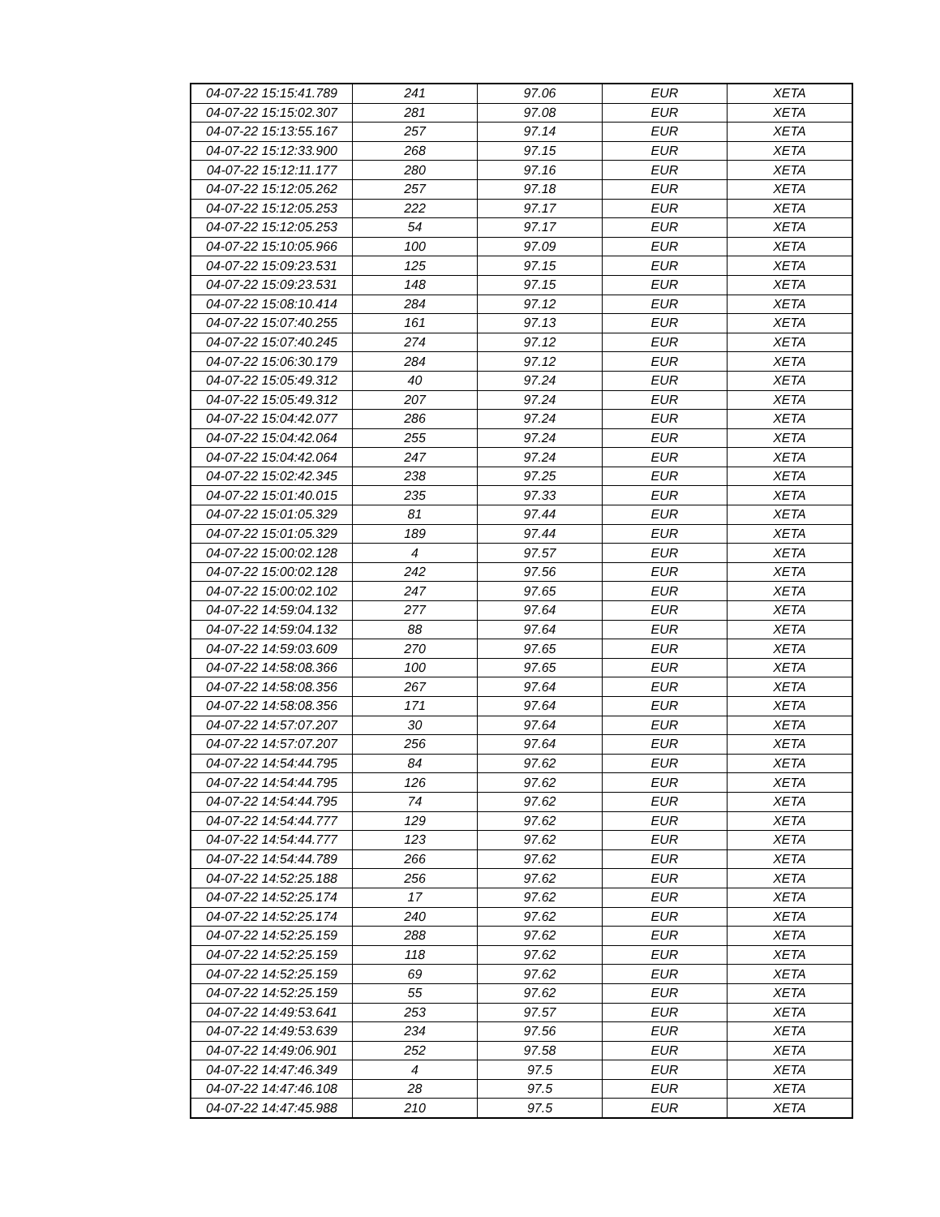| 04-07-22 15:15:41.789 | 241 | 97.06 | EUR | XETA |
| 04-07-22 15:15:02.307 | 281 | 97.08 | EUR | XETA |
| 04-07-22 15:13:55.167 | 257 | 97.14 | EUR | XETA |
| 04-07-22 15:12:33.900 | 268 | 97.15 | EUR | XETA |
| 04-07-22 15:12:11.177 | 280 | 97.16 | EUR | XETA |
| 04-07-22 15:12:05.262 | 257 | 97.18 | EUR | XETA |
| 04-07-22 15:12:05.253 | 222 | 97.17 | EUR | XETA |
| 04-07-22 15:12:05.253 | 54 | 97.17 | EUR | XETA |
| 04-07-22 15:10:05.966 | 100 | 97.09 | EUR | XETA |
| 04-07-22 15:09:23.531 | 125 | 97.15 | EUR | XETA |
| 04-07-22 15:09:23.531 | 148 | 97.15 | EUR | XETA |
| 04-07-22 15:08:10.414 | 284 | 97.12 | EUR | XETA |
| 04-07-22 15:07:40.255 | 161 | 97.13 | EUR | XETA |
| 04-07-22 15:07:40.245 | 274 | 97.12 | EUR | XETA |
| 04-07-22 15:06:30.179 | 284 | 97.12 | EUR | XETA |
| 04-07-22 15:05:49.312 | 40 | 97.24 | EUR | XETA |
| 04-07-22 15:05:49.312 | 207 | 97.24 | EUR | XETA |
| 04-07-22 15:04:42.077 | 286 | 97.24 | EUR | XETA |
| 04-07-22 15:04:42.064 | 255 | 97.24 | EUR | XETA |
| 04-07-22 15:04:42.064 | 247 | 97.24 | EUR | XETA |
| 04-07-22 15:02:42.345 | 238 | 97.25 | EUR | XETA |
| 04-07-22 15:01:40.015 | 235 | 97.33 | EUR | XETA |
| 04-07-22 15:01:05.329 | 81 | 97.44 | EUR | XETA |
| 04-07-22 15:01:05.329 | 189 | 97.44 | EUR | XETA |
| 04-07-22 15:00:02.128 | 4 | 97.57 | EUR | XETA |
| 04-07-22 15:00:02.128 | 242 | 97.56 | EUR | XETA |
| 04-07-22 15:00:02.102 | 247 | 97.65 | EUR | XETA |
| 04-07-22 14:59:04.132 | 277 | 97.64 | EUR | XETA |
| 04-07-22 14:59:04.132 | 88 | 97.64 | EUR | XETA |
| 04-07-22 14:59:03.609 | 270 | 97.65 | EUR | XETA |
| 04-07-22 14:58:08.366 | 100 | 97.65 | EUR | XETA |
| 04-07-22 14:58:08.356 | 267 | 97.64 | EUR | XETA |
| 04-07-22 14:58:08.356 | 171 | 97.64 | EUR | XETA |
| 04-07-22 14:57:07.207 | 30 | 97.64 | EUR | XETA |
| 04-07-22 14:57:07.207 | 256 | 97.64 | EUR | XETA |
| 04-07-22 14:54:44.795 | 84 | 97.62 | EUR | XETA |
| 04-07-22 14:54:44.795 | 126 | 97.62 | EUR | XETA |
| 04-07-22 14:54:44.795 | 74 | 97.62 | EUR | XETA |
| 04-07-22 14:54:44.777 | 129 | 97.62 | EUR | XETA |
| 04-07-22 14:54:44.777 | 123 | 97.62 | EUR | XETA |
| 04-07-22 14:54:44.789 | 266 | 97.62 | EUR | XETA |
| 04-07-22 14:52:25.188 | 256 | 97.62 | EUR | XETA |
| 04-07-22 14:52:25.174 | 17 | 97.62 | EUR | XETA |
| 04-07-22 14:52:25.174 | 240 | 97.62 | EUR | XETA |
| 04-07-22 14:52:25.159 | 288 | 97.62 | EUR | XETA |
| 04-07-22 14:52:25.159 | 118 | 97.62 | EUR | XETA |
| 04-07-22 14:52:25.159 | 69 | 97.62 | EUR | XETA |
| 04-07-22 14:52:25.159 | 55 | 97.62 | EUR | XETA |
| 04-07-22 14:49:53.641 | 253 | 97.57 | EUR | XETA |
| 04-07-22 14:49:53.639 | 234 | 97.56 | EUR | XETA |
| 04-07-22 14:49:06.901 | 252 | 97.58 | EUR | XETA |
| 04-07-22 14:47:46.349 | 4 | 97.5 | EUR | XETA |
| 04-07-22 14:47:46.108 | 28 | 97.5 | EUR | XETA |
| 04-07-22 14:47:45.988 | 210 | 97.5 | EUR | XETA |